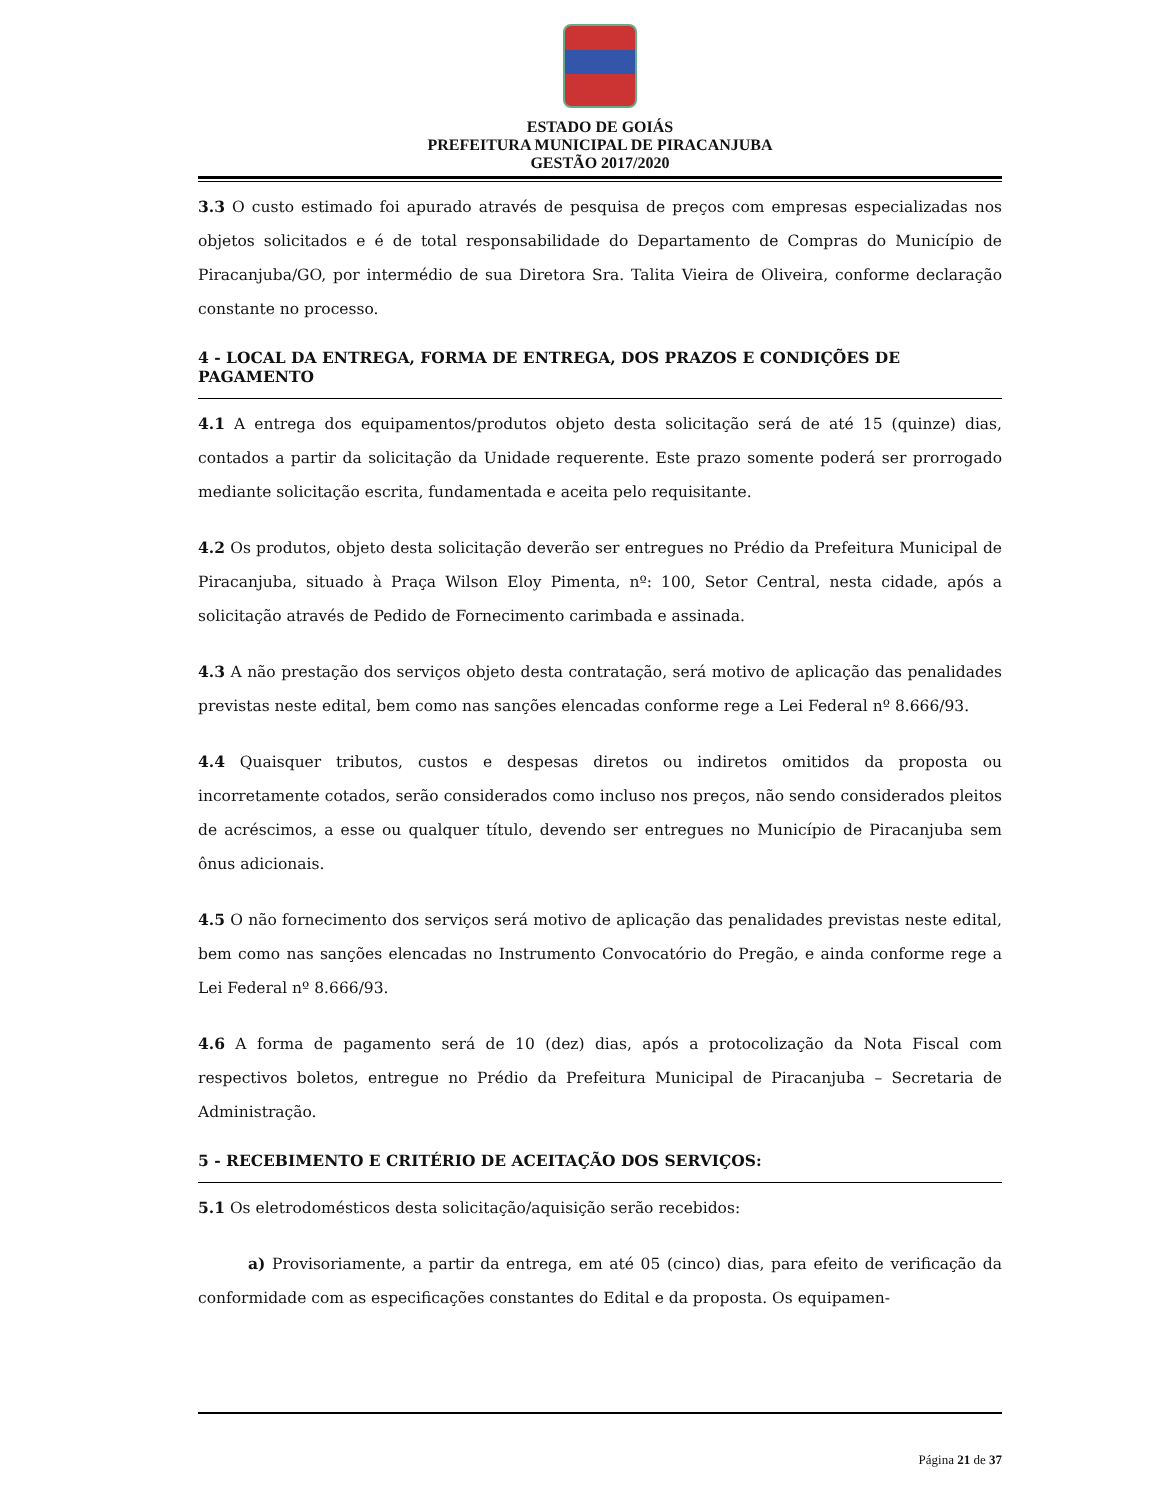ESTADO DE GOIÁS
PREFEITURA MUNICIPAL DE PIRACANJUBA
GESTÃO 2017/2020
3.3 O custo estimado foi apurado através de pesquisa de preços com empresas especializadas nos objetos solicitados e é de total responsabilidade do Departamento de Compras do Município de Piracanjuba/GO, por intermédio de sua Diretora Sra. Talita Vieira de Oliveira, conforme declaração constante no processo.
4 - LOCAL DA ENTREGA, FORMA DE ENTREGA, DOS PRAZOS E CONDIÇÕES DE PAGAMENTO
4.1 A entrega dos equipamentos/produtos objeto desta solicitação será de até 15 (quinze) dias, contados a partir da solicitação da Unidade requerente. Este prazo somente poderá ser prorrogado mediante solicitação escrita, fundamentada e aceita pelo requisitante.
4.2 Os produtos, objeto desta solicitação deverão ser entregues no Prédio da Prefeitura Municipal de Piracanjuba, situado à Praça Wilson Eloy Pimenta, nº: 100, Setor Central, nesta cidade, após a solicitação através de Pedido de Fornecimento carimbada e assinada.
4.3 A não prestação dos serviços objeto desta contratação, será motivo de aplicação das penalidades previstas neste edital, bem como nas sanções elencadas conforme rege a Lei Federal nº 8.666/93.
4.4 Quaisquer tributos, custos e despesas diretos ou indiretos omitidos da proposta ou incorretamente cotados, serão considerados como incluso nos preços, não sendo considerados pleitos de acréscimos, a esse ou qualquer título, devendo ser entregues no Município de Piracanjuba sem ônus adicionais.
4.5 O não fornecimento dos serviços será motivo de aplicação das penalidades previstas neste edital, bem como nas sanções elencadas no Instrumento Convocatório do Pregão, e ainda conforme rege a Lei Federal nº 8.666/93.
4.6 A forma de pagamento será de 10 (dez) dias, após a protocolização da Nota Fiscal com respectivos boletos, entregue no Prédio da Prefeitura Municipal de Piracanjuba – Secretaria de Administração.
5 - RECEBIMENTO E CRITÉRIO DE ACEITAÇÃO DOS SERVIÇOS:
5.1 Os eletrodomésticos desta solicitação/aquisição serão recebidos:
a) Provisoriamente, a partir da entrega, em até 05 (cinco) dias, para efeito de verificação da conformidade com as especificações constantes do Edital e da proposta. Os equipamen-
Página 21 de 37